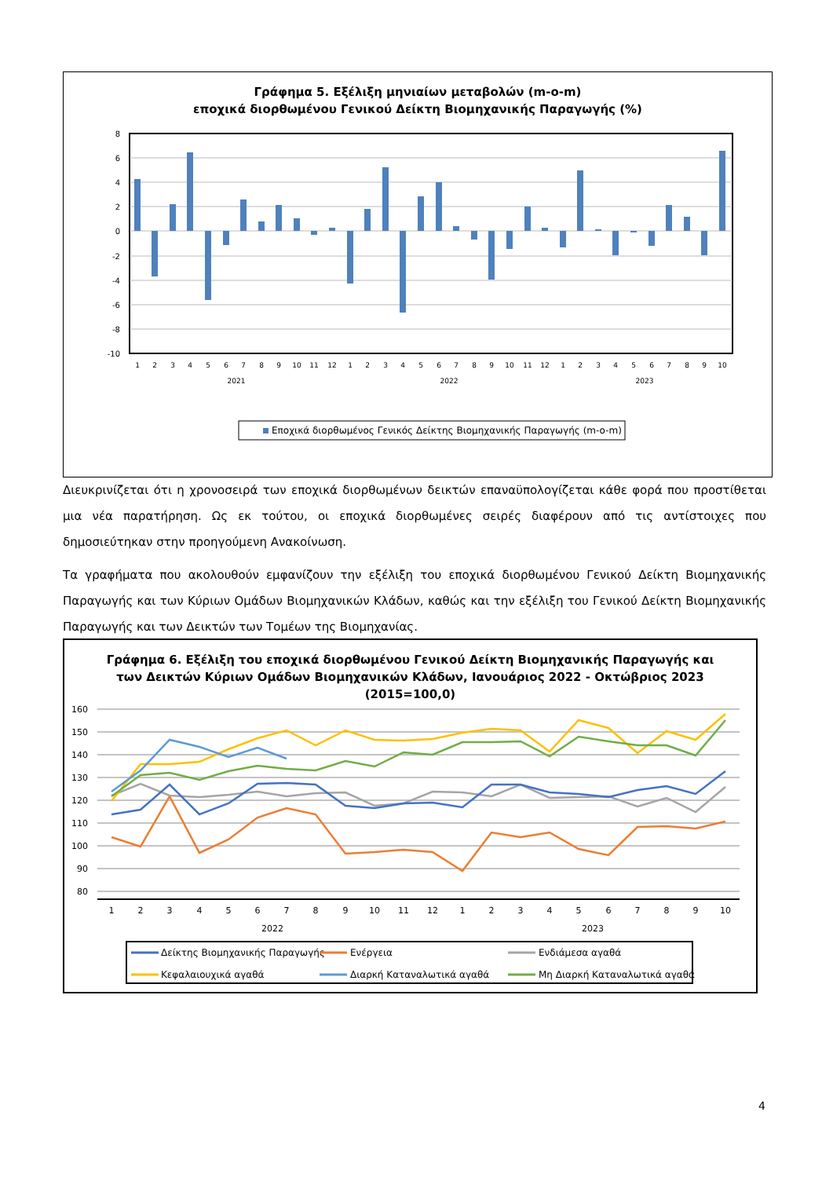Γράφημα 5. Εξέλιξη μηνιαίων μεταβολών (m-o-m)
εποχικά διορθωμένου Γενικού Δείκτη Βιομηχανικής Παραγωγής (%)
8
6
4
2
0
-2
-4
-6
-8
-10
1
2
3
4
5
6
7
8
9
10
11
12
1
2
3
4
5
6
7
8
9
10
11
12
1
2
3
4
5
6
7
8
9
10
2021
2022
2023
Εποχικά διορθωμένος Γενικός Δείκτης Βιομηχανικής Παραγωγής (m-o-m)
Διευκρινίζεται ότι η χρονοσειρά των εποχικά διορθωμένων δεικτών επαναϋπολογίζεται κάθε φορά που προστίθεται μια νέα παρατήρηση. Ως εκ τούτου, οι εποχικά διορθωμένες σειρές διαφέρουν από τις αντίστοιχες που δημοσιεύτηκαν στην προηγούμενη Ανακοίνωση.
Τα γραφήματα που ακολουθούν εμφανίζουν την εξέλιξη του εποχικά διορθωμένου Γενικού Δείκτη Βιομηχανικής Παραγωγής και των Κύριων Ομάδων Βιομηχανικών Κλάδων, καθώς και την εξέλιξη του Γενικού Δείκτη Βιομηχανικής Παραγωγής και των Δεικτών των Τομέων της Βιομηχανίας.
Γράφημα 6. Εξέλιξη του εποχικά διορθωμένου Γενικού Δείκτη Βιομηχανικής Παραγωγής και
των Δεικτών Κύριων Ομάδων Βιομηχανικών Κλάδων, Ιανουάριος 2022 - Οκτώβριος 2023
(2015=100,0)
160
150
140
130
120
110
100
90
80
1
2
3
4
5
6
7
8
9
10
11
12
1
2
3
4
5
6
7
8
9
10
2022
2023
Δείκτης Βιομηχανικής Παραγωγής
Ενέργεια
Ενδιάμεσα αγαθά
Κεφαλαιουχικά αγαθά
Διαρκή Καταναλωτικά αγαθά
Μη Διαρκή Καταναλωτικά αγαθά
4